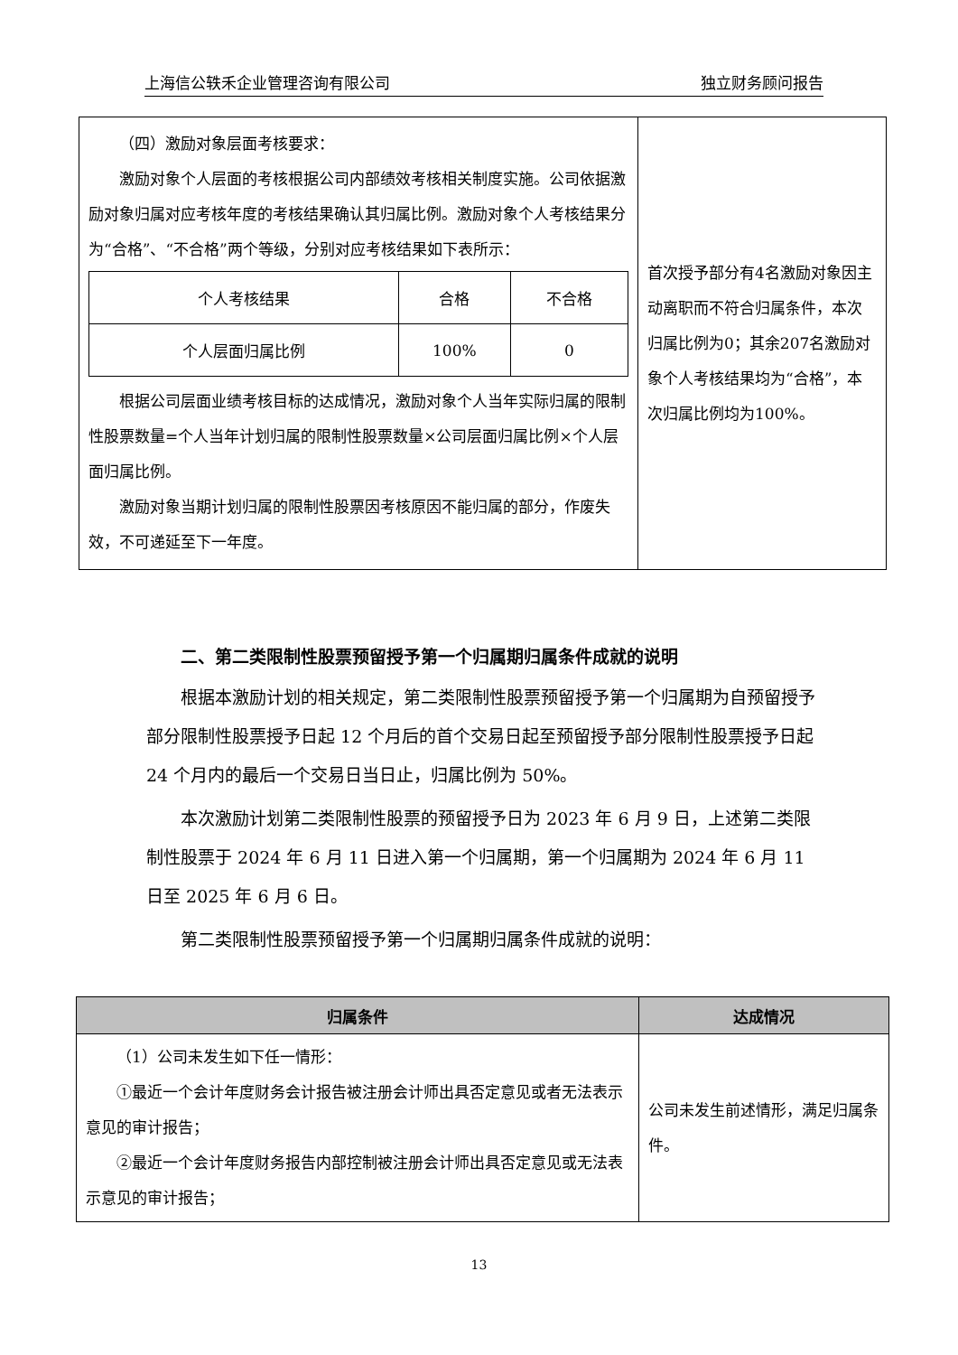上海信公轶禾企业管理咨询有限公司 独立财务顾问报告
| （四）激励对象层面考核要求： 激励对象个人层面的考核根据公司内部绩效考核相关制度实施。公司依据激励对象归属对应考核年度的考核结果确认其归属比例。激励对象个人考核结果分为“合格”、“不合格”两个等级，分别对应考核结果如下表所示： / 个人考核结果 / 合格 / 不合格 / / 个人层面归属比例 / 100% / 0 / 根据公司层面业绩考核目标的达成情况，激励对象个人当年实际归属的限制性股票数量=个人当年计划归属的限制性股票数量×公司层面归属比例×个人层面归属比例。 激励对象当期计划归属的限制性股票因考核原因不能归属的部分，作废失效，不可递延至下一年度。 | 首次授予部分有4名激励对象因主动离职而不符合归属条件，本次归属比例为0；其余207名激励对象个人考核结果均为“合格”，本次归属比例均为100%。 |
二、第二类限制性股票预留授予第一个归属期归属条件成就的说明
根据本激励计划的相关规定，第二类限制性股票预留授予第一个归属期为自预留授予部分限制性股票授予日起 12 个月后的首个交易日起至预留授予部分限制性股票授予日起 24 个月内的最后一个交易日当日止，归属比例为 50%。
本次激励计划第二类限制性股票的预留授予日为 2023 年 6 月 9 日，上述第二类限制性股票于 2024 年 6 月 11 日进入第一个归属期，第一个归属期为 2024 年 6 月 11 日至 2025 年 6 月 6 日。
第二类限制性股票预留授予第一个归属期归属条件成就的说明：
| 归属条件 | 达成情况 |
| --- | --- |
| （1）公司未发生如下任一情形： ①最近一个会计年度财务会计报告被注册会计师出具否定意见或者无法表示意见的审计报告； ②最近一个会计年度财务报告内部控制被注册会计师出具否定意见或无法表示意见的审计报告； | 公司未发生前述情形，满足归属条件。 |
13